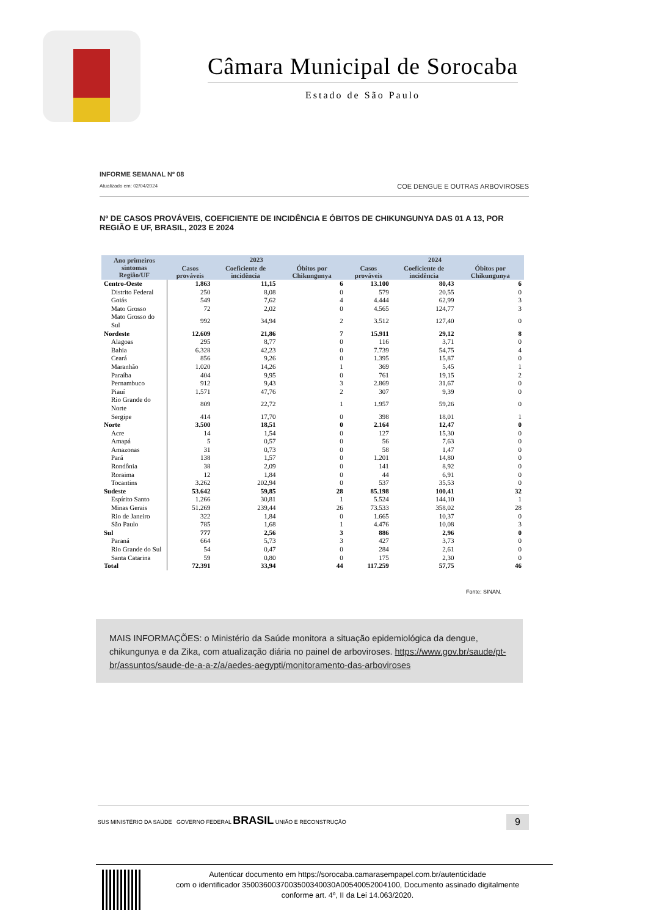Câmara Municipal de Sorocaba
Estado de São Paulo
INFORME SEMANAL Nº 08
Atualizado em: 02/04/2024
COE DENGUE E OUTRAS ARBOVIROSES
Nº DE CASOS PROVÁVEIS, COEFICIENTE DE INCIDÊNCIA E ÓBITOS DE CHIKUNGUNYA DAS 01 A 13, POR REGIÃO E UF, BRASIL, 2023 E 2024
| Ano primeiros sintomas Região/UF | 2023 | | | 2024 | | |
| --- | --- | --- | --- | --- | --- | --- |
| | Casos prováveis | Coeficiente de incidência | Óbitos por Chikungunya | Casos prováveis | Coeficiente de incidência | Óbitos por Chikungunya |
| Centro-Oeste | 1.863 | 11,15 | 6 | 13.100 | 80,43 | 6 |
| Distrito Federal | 250 | 8,08 | 0 | 579 | 20,55 | 0 |
| Goiás | 549 | 7,62 | 4 | 4.444 | 62,99 | 3 |
| Mato Grosso | 72 | 2,02 | 0 | 4.565 | 124,77 | 3 |
| Mato Grosso do Sul | 992 | 34,94 | 2 | 3.512 | 127,40 | 0 |
| Nordeste | 12.609 | 21,86 | 7 | 15.911 | 29,12 | 8 |
| Alagoas | 295 | 8,77 | 0 | 116 | 3,71 | 0 |
| Bahia | 6.328 | 42,23 | 0 | 7.739 | 54,75 | 4 |
| Ceará | 856 | 9,26 | 0 | 1.395 | 15,87 | 0 |
| Maranhão | 1.020 | 14,26 | 1 | 369 | 5,45 | 1 |
| Paraíba | 404 | 9,95 | 0 | 761 | 19,15 | 2 |
| Pernambuco | 912 | 9,43 | 3 | 2.869 | 31,67 | 0 |
| Piauí | 1.571 | 47,76 | 2 | 307 | 9,39 | 0 |
| Rio Grande do Norte | 809 | 22,72 | 1 | 1.957 | 59,26 | 0 |
| Sergipe | 414 | 17,70 | 0 | 398 | 18,01 | 1 |
| Norte | 3.500 | 18,51 | 0 | 2.164 | 12,47 | 0 |
| Acre | 14 | 1,54 | 0 | 127 | 15,30 | 0 |
| Amapá | 5 | 0,57 | 0 | 56 | 7,63 | 0 |
| Amazonas | 31 | 0,73 | 0 | 58 | 1,47 | 0 |
| Pará | 138 | 1,57 | 0 | 1.201 | 14,80 | 0 |
| Rondônia | 38 | 2,09 | 0 | 141 | 8,92 | 0 |
| Roraima | 12 | 1,84 | 0 | 44 | 6,91 | 0 |
| Tocantins | 3.262 | 202,94 | 0 | 537 | 35,53 | 0 |
| Sudeste | 53.642 | 59,85 | 28 | 85.198 | 100,41 | 32 |
| Espírito Santo | 1.266 | 30,81 | 1 | 5.524 | 144,10 | 1 |
| Minas Gerais | 51.269 | 239,44 | 26 | 73.533 | 358,02 | 28 |
| Rio de Janeiro | 322 | 1,84 | 0 | 1.665 | 10,37 | 0 |
| São Paulo | 785 | 1,68 | 1 | 4.476 | 10,08 | 3 |
| Sul | 777 | 2,56 | 3 | 886 | 2,96 | 0 |
| Paraná | 664 | 5,73 | 3 | 427 | 3,73 | 0 |
| Rio Grande do Sul | 54 | 0,47 | 0 | 284 | 2,61 | 0 |
| Santa Catarina | 59 | 0,80 | 0 | 175 | 2,30 | 0 |
| Total | 72.391 | 33,94 | 44 | 117.259 | 57,75 | 46 |
Fonte: SINAN.
MAIS INFORMAÇÕES: o Ministério da Saúde monitora a situação epidemiológica da dengue, chikungunya e da Zika, com atualização diária no painel de arboviroses. https://www.gov.br/saude/pt-br/assuntos/saude-de-a-a-z/a/aedes-aegypti/monitoramento-das-arboviroses
SUS MINISTÉRIO DA SAÚDE GOVERNO FEDERAL BRASIL UNIÃO E RECONSTRUÇÃO
9
Autenticar documento em https://sorocaba.camarasempapel.com.br/autenticidade
com o identificador 3500360037003500340030A00540052004100, Documento assinado digitalmente
conforme art. 4º, II da Lei 14.063/2020.